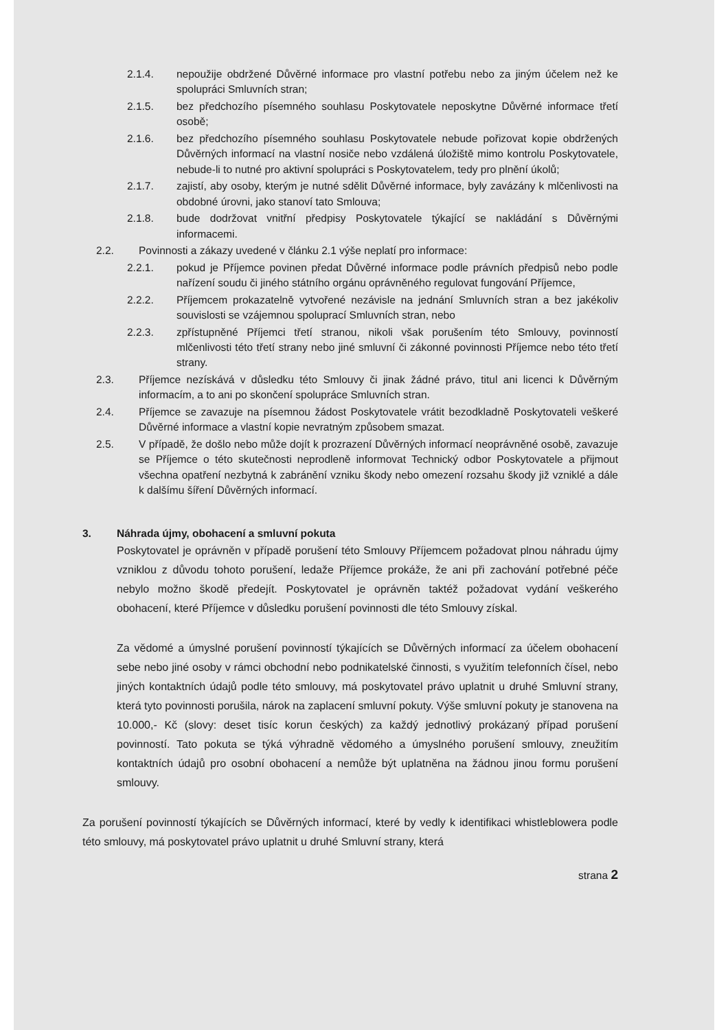2.1.4. nepoužije obdržené Důvěrné informace pro vlastní potřebu nebo za jiným účelem než ke spolupráci Smluvních stran;
2.1.5. bez předchozího písemného souhlasu Poskytovatele neposkytne Důvěrné informace třetí osobě;
2.1.6. bez předchozího písemného souhlasu Poskytovatele nebude pořizovat kopie obdržených Důvěrných informací na vlastní nosiče nebo vzdálená úložiště mimo kontrolu Poskytovatele, nebude-li to nutné pro aktivní spolupráci s Poskytovatelem, tedy pro plnění úkolů;
2.1.7. zajistí, aby osoby, kterým je nutné sdělit Důvěrné informace, byly zavázány k mlčenlivosti na obdobné úrovni, jako stanoví tato Smlouva;
2.1.8. bude dodržovat vnitřní předpisy Poskytovatele týkající se nakládání s Důvěrnými informacemi.
2.2. Povinnosti a zákazy uvedené v článku 2.1 výše neplatí pro informace:
2.2.1. pokud je Příjemce povinen předat Důvěrné informace podle právních předpisů nebo podle nařízení soudu či jiného státního orgánu oprávněného regulovat fungování Příjemce,
2.2.2. Příjemcem prokazatelně vytvořené nezávisle na jednání Smluvních stran a bez jakékoliv souvislosti se vzájemnou spoluprací Smluvních stran, nebo
2.2.3. zpřístupněné Příjemci třetí stranou, nikoli však porušením této Smlouvy, povinností mlčenlivosti této třetí strany nebo jiné smluvní či zákonné povinnosti Příjemce nebo této třetí strany.
2.3. Příjemce nezískává v důsledku této Smlouvy či jinak žádné právo, titul ani licenci k Důvěrným informacím, a to ani po skončení spolupráce Smluvních stran.
2.4. Příjemce se zavazuje na písemnou žádost Poskytovatele vrátit bezodkladně Poskytovateli veškeré Důvěrné informace a vlastní kopie nevratným způsobem smazat.
2.5. V případě, že došlo nebo může dojít k prozrazení Důvěrných informací neoprávněné osobě, zavazuje se Příjemce o této skutečnosti neprodleně informovat Technický odbor Poskytovatele a přijmout všechna opatření nezbytná k zabránění vzniku škody nebo omezení rozsahu škody již vzniklé a dále k dalšímu šíření Důvěrných informací.
3. Náhrada újmy, obohacení a smluvní pokuta
Poskytovatel je oprávněn v případě porušení této Smlouvy Příjemcem požadovat plnou náhradu újmy vzniklou z důvodu tohoto porušení, ledaže Příjemce prokáže, že ani při zachování potřebné péče nebylo možno škodě předejít. Poskytovatel je oprávněn taktéž požadovat vydání veškerého obohacení, které Příjemce v důsledku porušení povinnosti dle této Smlouvy získal.
Za vědomé a úmyslné porušení povinností týkajících se Důvěrných informací za účelem obohacení sebe nebo jiné osoby v rámci obchodní nebo podnikatelské činnosti, s využitím telefonních čísel, nebo jiných kontaktních údajů podle této smlouvy, má poskytovatel právo uplatnit u druhé Smluvní strany, která tyto povinnosti porušila, nárok na zaplacení smluvní pokuty. Výše smluvní pokuty je stanovena na 10.000,- Kč (slovy: deset tisíc korun českých) za každý jednotlivý prokázaný případ porušení povinností. Tato pokuta se týká výhradně vědomého a úmyslného porušení smlouvy, zneužitím kontaktních údajů pro osobní obohacení a nemůže být uplatněna na žádnou jinou formu porušení smlouvy.
Za porušení povinností týkajících se Důvěrných informací, které by vedly k identifikaci whistleblowera podle této smlouvy, má poskytovatel právo uplatnit u druhé Smluvní strany, která
strana 2